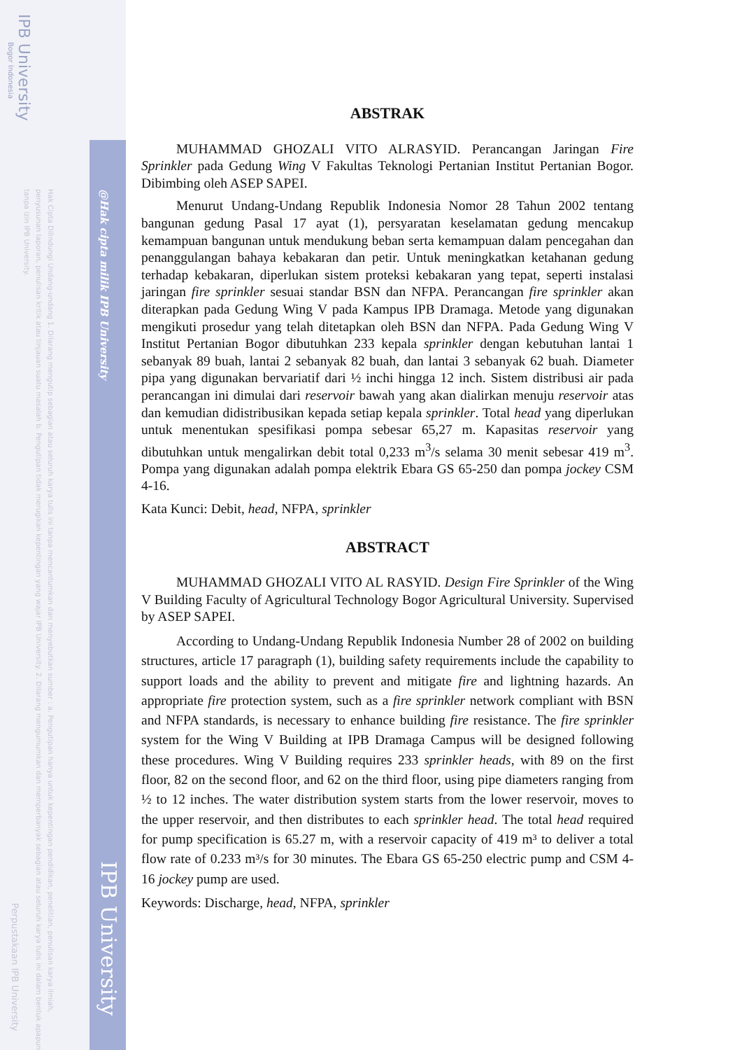IPB University
Bogor Indonesia
Hak Cipta Dilindungi Undang-undang 1. Dilarang mengutip sebagian atau seluruh karya tulis ini tanpa mencantumkan dan menyebutkan sumber : a. Pengutipan hanya untuk kepentingan pendidikan, penelitian, penulisan karya ilmiah, penyusunan laporan, penulisan kritik atau tinjauan suatu masalah b. Pengutipan tidak merugikan kepentingan yang wajar IPB University. 2. Dilarang mengumumkan dan memperbanyak sebagian atau seluruh karya tulis ini dalam bentuk apapun tanpa izin IPB University.
Perpustakaan IPB University
@Hak cipta milik IPB University
IPB University
ABSTRAK
MUHAMMAD GHOZALI VITO ALRASYID. Perancangan Jaringan Fire Sprinkler pada Gedung Wing V Fakultas Teknologi Pertanian Institut Pertanian Bogor. Dibimbing oleh ASEP SAPEI.
Menurut Undang-Undang Republik Indonesia Nomor 28 Tahun 2002 tentang bangunan gedung Pasal 17 ayat (1), persyaratan keselamatan gedung mencakup kemampuan bangunan untuk mendukung beban serta kemampuan dalam pencegahan dan penanggulangan bahaya kebakaran dan petir. Untuk meningkatkan ketahanan gedung terhadap kebakaran, diperlukan sistem proteksi kebakaran yang tepat, seperti instalasi jaringan fire sprinkler sesuai standar BSN dan NFPA. Perancangan fire sprinkler akan diterapkan pada Gedung Wing V pada Kampus IPB Dramaga. Metode yang digunakan mengikuti prosedur yang telah ditetapkan oleh BSN dan NFPA. Pada Gedung Wing V Institut Pertanian Bogor dibutuhkan 233 kepala sprinkler dengan kebutuhan lantai 1 sebanyak 89 buah, lantai 2 sebanyak 82 buah, dan lantai 3 sebanyak 62 buah. Diameter pipa yang digunakan bervariatif dari ½ inchi hingga 12 inch. Sistem distribusi air pada perancangan ini dimulai dari reservoir bawah yang akan dialirkan menuju reservoir atas dan kemudian didistribusikan kepada setiap kepala sprinkler. Total head yang diperlukan untuk menentukan spesifikasi pompa sebesar 65,27 m. Kapasitas reservoir yang dibutuhkan untuk mengalirkan debit total 0,233 m<sup>3</sup>/s selama 30 menit sebesar 419 m<sup>3</sup>. Pompa yang digunakan adalah pompa elektrik Ebara GS 65-250 dan pompa jockey CSM 4-16.
Kata Kunci: Debit, head, NFPA, sprinkler
ABSTRACT
MUHAMMAD GHOZALI VITO AL RASYID. Design Fire Sprinkler of the Wing V Building Faculty of Agricultural Technology Bogor Agricultural University. Supervised by ASEP SAPEI.
According to Undang-Undang Republik Indonesia Number 28 of 2002 on building structures, article 17 paragraph (1), building safety requirements include the capability to support loads and the ability to prevent and mitigate fire and lightning hazards. An appropriate fire protection system, such as a fire sprinkler network compliant with BSN and NFPA standards, is necessary to enhance building fire resistance. The fire sprinkler system for the Wing V Building at IPB Dramaga Campus will be designed following these procedures. Wing V Building requires 233 sprinkler heads, with 89 on the first floor, 82 on the second floor, and 62 on the third floor, using pipe diameters ranging from ½ to 12 inches. The water distribution system starts from the lower reservoir, moves to the upper reservoir, and then distributes to each sprinkler head. The total head required for pump specification is 65.27 m, with a reservoir capacity of 419 m³ to deliver a total flow rate of 0.233 m³/s for 30 minutes. The Ebara GS 65-250 electric pump and CSM 4-16 jockey pump are used.
Keywords: Discharge, head, NFPA, sprinkler